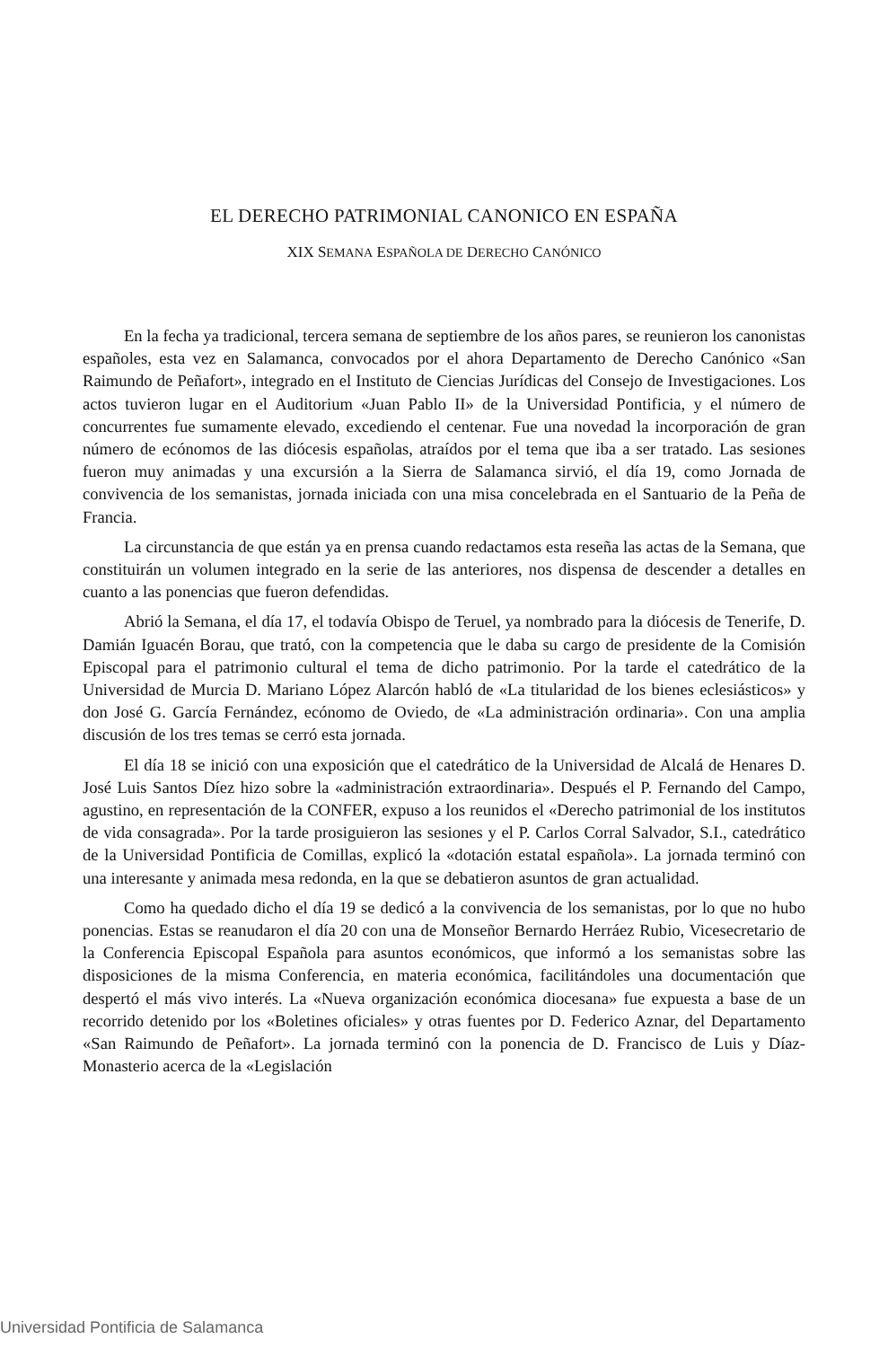EL DERECHO PATRIMONIAL CANONICO EN ESPAÑA
XIX SEMANA ESPAÑOLA DE DERECHO CANÓNICO
En la fecha ya tradicional, tercera semana de septiembre de los años pares, se reunieron los canonistas españoles, esta vez en Salamanca, convocados por el ahora Departamento de Derecho Canónico «San Raimundo de Peñafort», integrado en el Instituto de Ciencias Jurídicas del Consejo de Investigaciones. Los actos tuvieron lugar en el Auditorium «Juan Pablo II» de la Universidad Pontificia, y el número de concurrentes fue sumamente elevado, excediendo el centenar. Fue una novedad la incorporación de gran número de ecónomos de las diócesis españolas, atraídos por el tema que iba a ser tratado. Las sesiones fueron muy animadas y una excursión a la Sierra de Salamanca sirvió, el día 19, como Jornada de convivencia de los semanistas, jornada iniciada con una misa concelebrada en el Santuario de la Peña de Francia.
La circunstancia de que están ya en prensa cuando redactamos esta reseña las actas de la Semana, que constituirán un volumen integrado en la serie de las anteriores, nos dispensa de descender a detalles en cuanto a las ponencias que fueron defendidas.
Abrió la Semana, el día 17, el todavía Obispo de Teruel, ya nombrado para la diócesis de Tenerife, D. Damián Iguacén Borau, que trató, con la competencia que le daba su cargo de presidente de la Comisión Episcopal para el patrimonio cultural el tema de dicho patrimonio. Por la tarde el catedrático de la Universidad de Murcia D. Mariano López Alarcón habló de «La titularidad de los bienes eclesiásticos» y don José G. García Fernández, ecónomo de Oviedo, de «La administración ordinaria». Con una amplia discusión de los tres temas se cerró esta jornada.
El día 18 se inició con una exposición que el catedrático de la Universidad de Alcalá de Henares D. José Luis Santos Díez hizo sobre la «administración extraordinaria». Después el P. Fernando del Campo, agustino, en representación de la CONFER, expuso a los reunidos el «Derecho patrimonial de los institutos de vida consagrada». Por la tarde prosiguieron las sesiones y el P. Carlos Corral Salvador, S.I., catedrático de la Universidad Pontificia de Comillas, explicó la «dotación estatal española». La jornada terminó con una interesante y animada mesa redonda, en la que se debatieron asuntos de gran actualidad.
Como ha quedado dicho el día 19 se dedicó a la convivencia de los semanistas, por lo que no hubo ponencias. Estas se reanudaron el día 20 con una de Monseñor Bernardo Herráez Rubio, Vicesecretario de la Conferencia Episcopal Española para asuntos económicos, que informó a los semanistas sobre las disposiciones de la misma Conferencia, en materia económica, facilitándoles una documentación que despertó el más vivo interés. La «Nueva organización económica diocesana» fue expuesta a base de un recorrido detenido por los «Boletines oficiales» y otras fuentes por D. Federico Aznar, del Departamento «San Raimundo de Peñafort». La jornada terminó con la ponencia de D. Francisco de Luis y Díaz-Monasterio acerca de la «Legislación
Universidad Pontificia de Salamanca